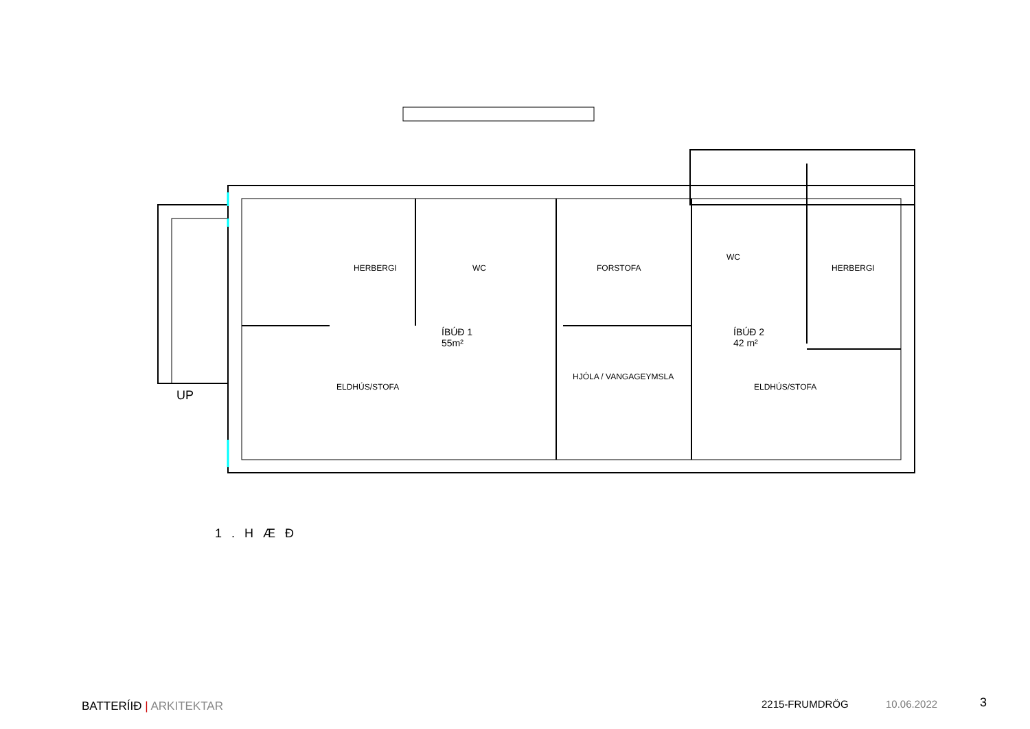HERBERGI WC FORSTOFA
WC
HERBERGI
ÍBÚÐ 1
55m²
ÍBÚÐ 2
42 m²
ELDHÚS/STOFA
HJÓLA / VANGAGEYMSLA
ELDHÚS/STOFA
UP
1.HÆÐ
BATTERÍIÐ | ARKITEKTAR 2215-FRUMDRÖG 10.06.2022 3